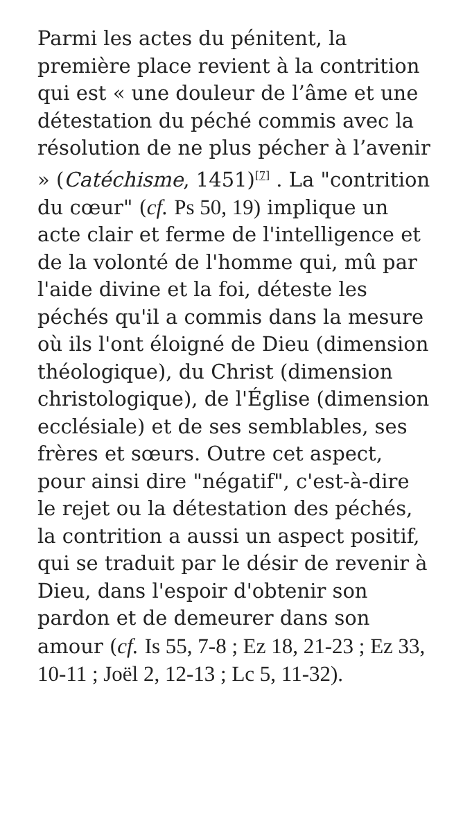Parmi les actes du pénitent, la première place revient à la contrition qui est « une douleur de l’âme et une détestation du péché commis avec la résolution de ne plus pécher à l’avenir » (Catéchisme, 1451)<sup>[7]</sup> . La "contrition du cœur" (cf. Ps 50, 19) implique un acte clair et ferme de l'intelligence et de la volonté de l'homme qui, mû par l'aide divine et la foi, déteste les péchés qu'il a commis dans la mesure où ils l'ont éloigné de Dieu (dimension théologique), du Christ (dimension christologique), de l'Église (dimension ecclésiale) et de ses semblables, ses frères et sœurs. Outre cet aspect, pour ainsi dire "négatif", c'est-à-dire le rejet ou la détestation des péchés, la contrition a aussi un aspect positif, qui se traduit par le désir de revenir à Dieu, dans l'espoir d'obtenir son pardon et de demeurer dans son amour (cf. Is 55, 7-8 ; Ez 18, 21-23 ; Ez 33, 10-11 ; Joël 2, 12-13 ; Lc 5, 11-32).